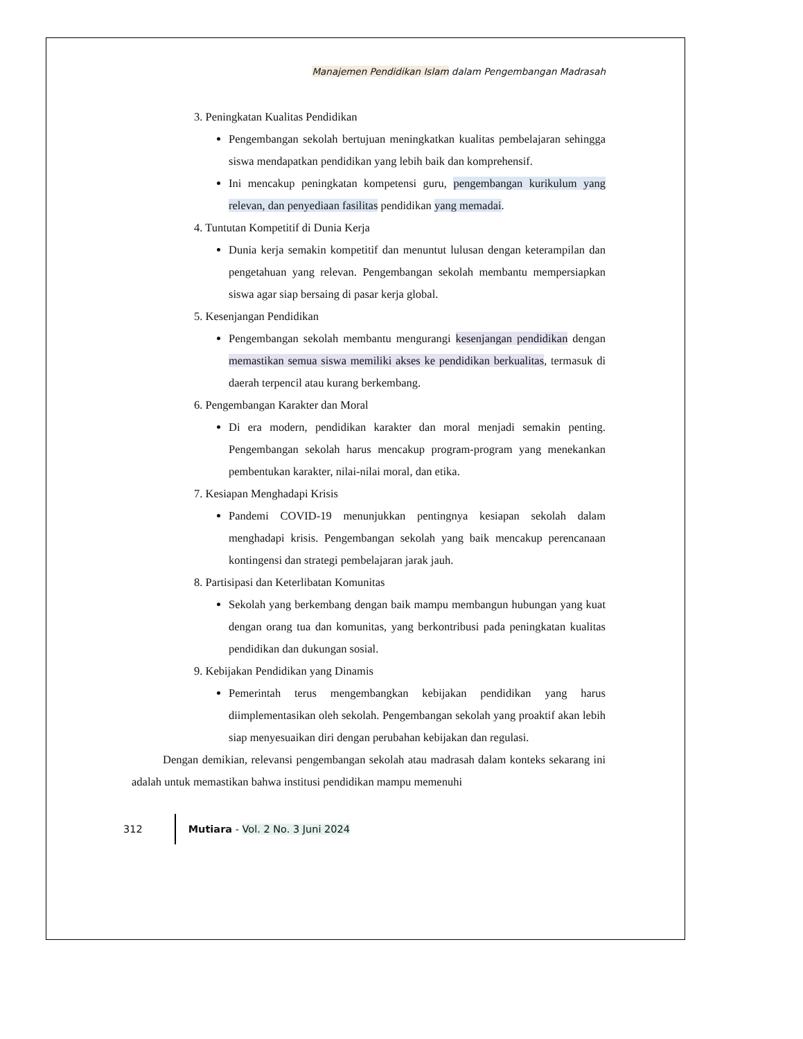Manajemen Pendidikan Islam dalam Pengembangan Madrasah
3. Peningkatan Kualitas Pendidikan
Pengembangan sekolah bertujuan meningkatkan kualitas pembelajaran sehingga siswa mendapatkan pendidikan yang lebih baik dan komprehensif.
Ini mencakup peningkatan kompetensi guru, pengembangan kurikulum yang relevan, dan penyediaan fasilitas pendidikan yang memadai.
4. Tuntutan Kompetitif di Dunia Kerja
Dunia kerja semakin kompetitif dan menuntut lulusan dengan keterampilan dan pengetahuan yang relevan. Pengembangan sekolah membantu mempersiapkan siswa agar siap bersaing di pasar kerja global.
5. Kesenjangan Pendidikan
Pengembangan sekolah membantu mengurangi kesenjangan pendidikan dengan memastikan semua siswa memiliki akses ke pendidikan berkualitas, termasuk di daerah terpencil atau kurang berkembang.
6. Pengembangan Karakter dan Moral
Di era modern, pendidikan karakter dan moral menjadi semakin penting. Pengembangan sekolah harus mencakup program-program yang menekankan pembentukan karakter, nilai-nilai moral, dan etika.
7. Kesiapan Menghadapi Krisis
Pandemi COVID-19 menunjukkan pentingnya kesiapan sekolah dalam menghadapi krisis. Pengembangan sekolah yang baik mencakup perencanaan kontingensi dan strategi pembelajaran jarak jauh.
8. Partisipasi dan Keterlibatan Komunitas
Sekolah yang berkembang dengan baik mampu membangun hubungan yang kuat dengan orang tua dan komunitas, yang berkontribusi pada peningkatan kualitas pendidikan dan dukungan sosial.
9. Kebijakan Pendidikan yang Dinamis
Pemerintah terus mengembangkan kebijakan pendidikan yang harus diimplementasikan oleh sekolah. Pengembangan sekolah yang proaktif akan lebih siap menyesuaikan diri dengan perubahan kebijakan dan regulasi.
Dengan demikian, relevansi pengembangan sekolah atau madrasah dalam konteks sekarang ini adalah untuk memastikan bahwa institusi pendidikan mampu memenuhi
312 Mutiara - Vol. 2 No. 3 Juni 2024